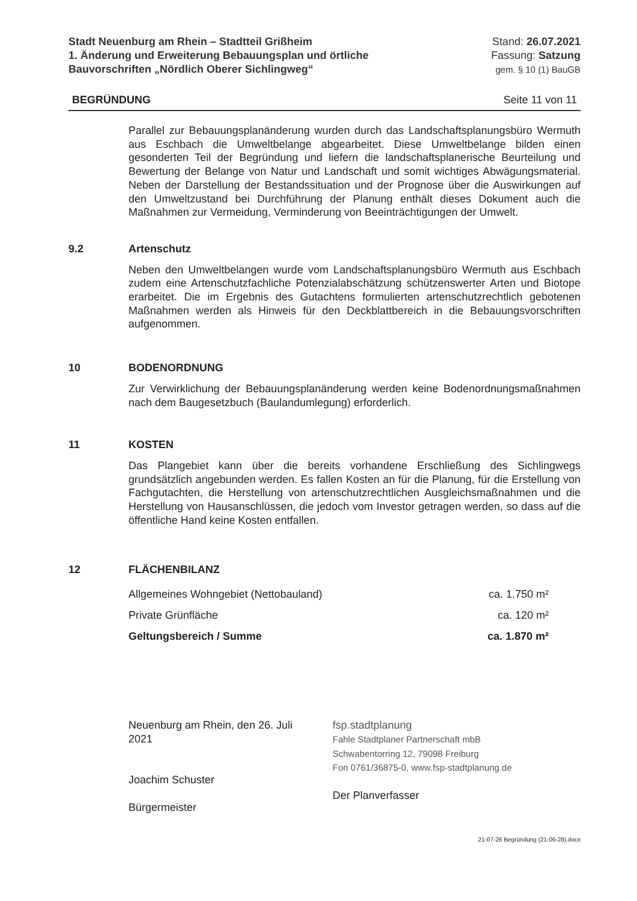Stadt Neuenburg am Rhein – Stadtteil Grißheim
1. Änderung und Erweiterung Bebauungsplan und örtliche
Bauvorschriften „Nördlich Oberer Sichlingweg“
Stand: 26.07.2021
Fassung: Satzung
gem. § 10 (1) BauGB
BEGRÜNDUNG Seite 11 von 11
Parallel zur Bebauungsplanänderung wurden durch das Landschaftsplanungsbüro Wermuth aus Eschbach die Umweltbelange abgearbeitet. Diese Umweltbelange bilden einen gesonderten Teil der Begründung und liefern die landschaftsplanerische Beurteilung und Bewertung der Belange von Natur und Landschaft und somit wichtiges Abwägungsmaterial. Neben der Darstellung der Bestandssituation und der Prognose über die Auswirkungen auf den Umweltzustand bei Durchführung der Planung enthält dieses Dokument auch die Maßnahmen zur Vermeidung, Verminderung von Beeinträchtigungen der Umwelt.
9.2 Artenschutz
Neben den Umweltbelangen wurde vom Landschaftsplanungsbüro Wermuth aus Eschbach zudem eine Artenschutzfachliche Potenzialabschätzung schützenswerter Arten und Biotope erarbeitet. Die im Ergebnis des Gutachtens formulierten artenschutzrechtlich gebotenen Maßnahmen werden als Hinweis für den Deckblattbereich in die Bebauungsvorschriften aufgenommen.
10 BODENORDNUNG
Zur Verwirklichung der Bebauungsplanänderung werden keine Bodenordnungsmaßnahmen nach dem Baugesetzbuch (Baulandumlegung) erforderlich.
11 KOSTEN
Das Plangebiet kann über die bereits vorhandene Erschließung des Sichlingwegs grundsätzlich angebunden werden. Es fallen Kosten an für die Planung, für die Erstellung von Fachgutachten, die Herstellung von artenschutzrechtlichen Ausgleichsmaßnahmen und die Herstellung von Hausanschlüssen, die jedoch vom Investor getragen werden, so dass auf die öffentliche Hand keine Kosten entfallen.
12 FLÄCHENBILANZ
| Allgemeines Wohngebiet (Nettobauland) | ca. 1.750 m² |
| Private Grünfläche | ca. 120 m² |
| Geltungsbereich / Summe | ca. 1.870 m² |
Neuenburg am Rhein, den 26. Juli 2021
Joachim Schuster
Bürgermeister
fsp.stadtplanung
Fahle Stadtplaner Partnerschaft mbB
Schwabentorring 12, 79098 Freiburg
Fon 0761/36875-0, www.fsp-stadtplanung.de
Der Planverfasser
21-07-26 Begründung (21-06-28).docx